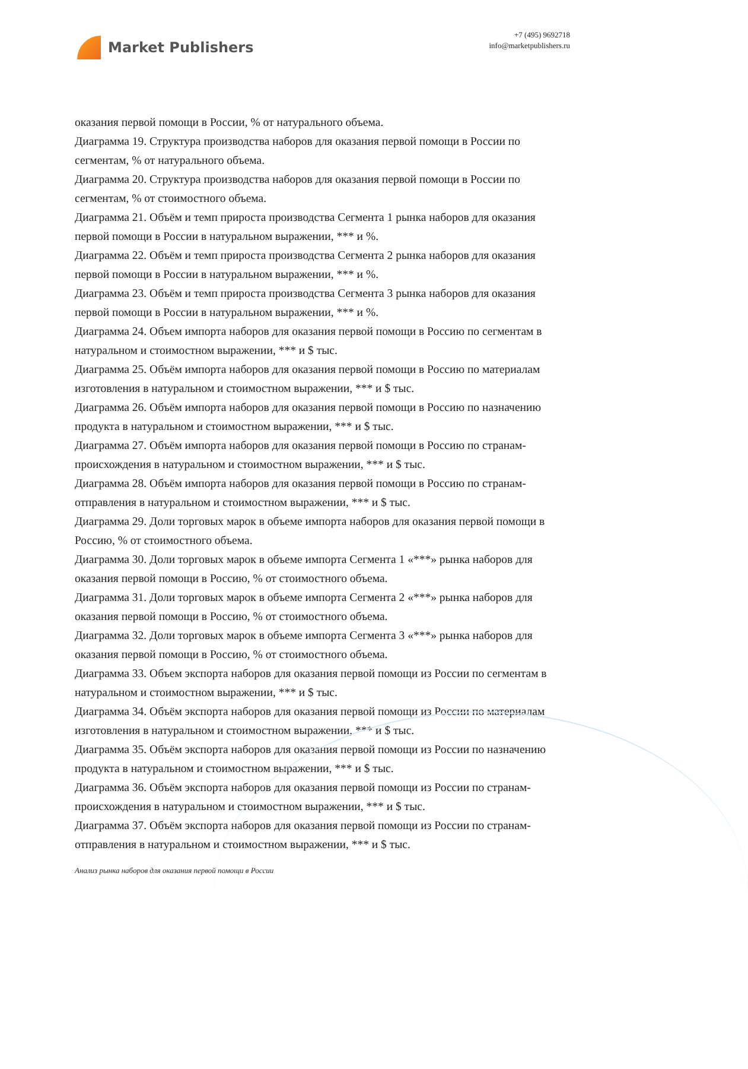Market Publishers
+7 (495) 9692718
info@marketpublishers.ru
оказания первой помощи в России, % от натурального объема.
Диаграмма 19. Структура производства наборов для оказания первой помощи в России по сегментам, % от натурального объема.
Диаграмма 20. Структура производства наборов для оказания первой помощи в России по сегментам, % от стоимостного объема.
Диаграмма 21. Объём и темп прироста производства Сегмента 1 рынка наборов для оказания первой помощи в России в натуральном выражении, *** и %.
Диаграмма 22. Объём и темп прироста производства Сегмента 2 рынка наборов для оказания первой помощи в России в натуральном выражении, *** и %.
Диаграмма 23. Объём и темп прироста производства Сегмента 3 рынка наборов для оказания первой помощи в России в натуральном выражении, *** и %.
Диаграмма 24. Объем импорта наборов для оказания первой помощи в Россию по сегментам в натуральном и стоимостном выражении, *** и $ тыс.
Диаграмма 25. Объём импорта наборов для оказания первой помощи в Россию по материалам изготовления в натуральном и стоимостном выражении, *** и $ тыс.
Диаграмма 26. Объём импорта наборов для оказания первой помощи в Россию по назначению продукта в натуральном и стоимостном выражении, *** и $ тыс.
Диаграмма 27. Объём импорта наборов для оказания первой помощи в Россию по странам-происхождения в натуральном и стоимостном выражении, *** и $ тыс.
Диаграмма 28. Объём импорта наборов для оказания первой помощи в Россию по странам-отправления в натуральном и стоимостном выражении, *** и $ тыс.
Диаграмма 29. Доли торговых марок в объеме импорта наборов для оказания первой помощи в Россию, % от стоимостного объема.
Диаграмма 30. Доли торговых марок в объеме импорта Сегмента 1 «***» рынка наборов для оказания первой помощи в Россию, % от стоимостного объема.
Диаграмма 31. Доли торговых марок в объеме импорта Сегмента 2 «***» рынка наборов для оказания первой помощи в Россию, % от стоимостного объема.
Диаграмма 32. Доли торговых марок в объеме импорта Сегмента 3 «***» рынка наборов для оказания первой помощи в Россию, % от стоимостного объема.
Диаграмма 33. Объем экспорта наборов для оказания первой помощи из России по сегментам в натуральном и стоимостном выражении, *** и $ тыс.
Диаграмма 34. Объём экспорта наборов для оказания первой помощи из России по материалам изготовления в натуральном и стоимостном выражении, *** и $ тыс.
Диаграмма 35. Объём экспорта наборов для оказания первой помощи из России по назначению продукта в натуральном и стоимостном выражении, *** и $ тыс.
Диаграмма 36. Объём экспорта наборов для оказания первой помощи из России по странам-происхождения в натуральном и стоимостном выражении, *** и $ тыс.
Диаграмма 37. Объём экспорта наборов для оказания первой помощи из России по странам-отправления в натуральном и стоимостном выражении, *** и $ тыс.
Анализ рынка наборов для оказания первой помощи в России